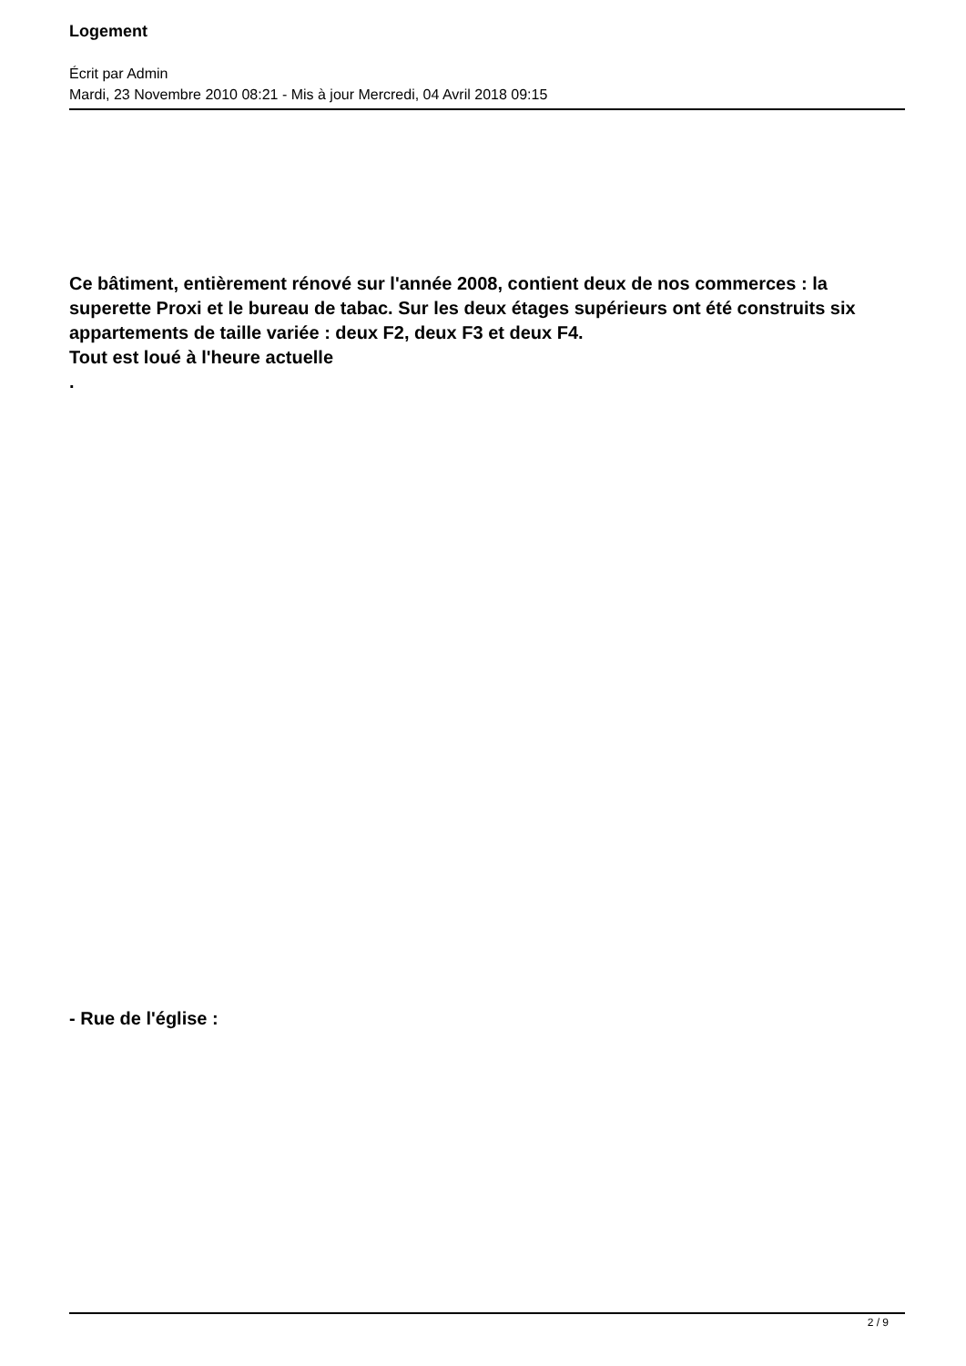Logement
Écrit par Admin
Mardi, 23 Novembre 2010 08:21 - Mis à jour Mercredi, 04 Avril 2018 09:15
Ce bâtiment, entièrement rénové sur l'année 2008, contient deux de nos commerces : la superette Proxi et le bureau de tabac. Sur les deux étages supérieurs ont été construits six appartements de taille variée : deux F2, deux F3 et deux F4.
Tout est loué à l'heure actuelle
.
- Rue de l'église :
2 / 9